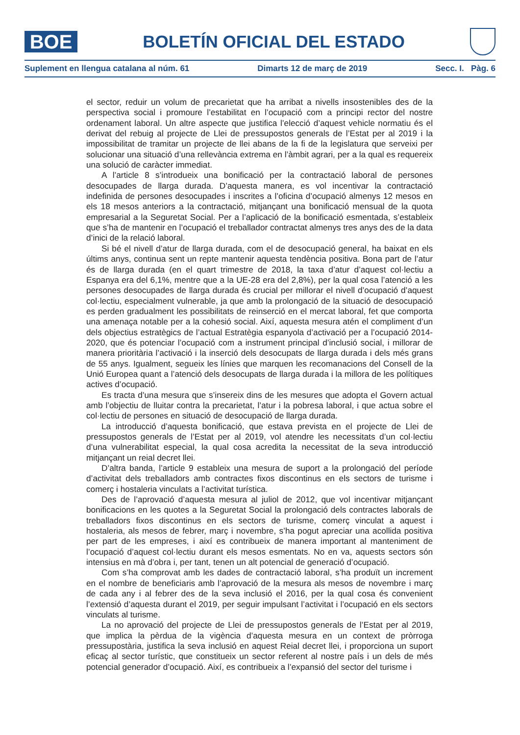BOE
BOLETÍN OFICIAL DEL ESTADO
Suplement en llengua catalana al núm. 61 Dimarts 12 de març de 2019 Secc. I. Pàg. 6
el sector, reduir un volum de precarietat que ha arribat a nivells insostenibles des de la perspectiva social i promoure l’estabilitat en l’ocupació com a principi rector del nostre ordenament laboral. Un altre aspecte que justifica l’elecció d’aquest vehicle normatiu és el derivat del rebuig al projecte de Llei de pressupostos generals de l’Estat per al 2019 i la impossibilitat de tramitar un projecte de llei abans de la fi de la legislatura que serveixi per solucionar una situació d’una rellevància extrema en l’àmbit agrari, per a la qual es requereix una solució de caràcter immediat.
A l’article 8 s’introdueix una bonificació per la contractació laboral de persones desocupades de llarga durada. D’aquesta manera, es vol incentivar la contractació indefinida de persones desocupades i inscrites a l’oficina d’ocupació almenys 12 mesos en els 18 mesos anteriors a la contractació, mitjançant una bonificació mensual de la quota empresarial a la Seguretat Social. Per a l’aplicació de la bonificació esmentada, s’estableix que s’ha de mantenir en l’ocupació el treballador contractat almenys tres anys des de la data d’inici de la relació laboral.
Si bé el nivell d’atur de llarga durada, com el de desocupació general, ha baixat en els últims anys, continua sent un repte mantenir aquesta tendència positiva. Bona part de l’atur és de llarga durada (en el quart trimestre de 2018, la taxa d’atur d’aquest col·lectiu a Espanya era del 6,1%, mentre que a la UE-28 era del 2,8%), per la qual cosa l’atenció a les persones desocupades de llarga durada és crucial per millorar el nivell d’ocupació d’aquest col·lectiu, especialment vulnerable, ja que amb la prolongació de la situació de desocupació es perden gradualment les possibilitats de reinserció en el mercat laboral, fet que comporta una amenaça notable per a la cohesió social. Així, aquesta mesura atén el compliment d’un dels objectius estratègics de l’actual Estratègia espanyola d’activació per a l’ocupació 2014-2020, que és potenciar l’ocupació com a instrument principal d’inclusió social, i millorar de manera prioritària l’activació i la inserció dels desocupats de llarga durada i dels més grans de 55 anys. Igualment, segueix les línies que marquen les recomanacions del Consell de la Unió Europea quant a l’atenció dels desocupats de llarga durada i la millora de les polítiques actives d’ocupació.
Es tracta d’una mesura que s’insereix dins de les mesures que adopta el Govern actual amb l’objectiu de lluitar contra la precarietat, l’atur i la pobresa laboral, i que actua sobre el col·lectiu de persones en situació de desocupació de llarga durada.
La introducció d’aquesta bonificació, que estava prevista en el projecte de Llei de pressupostos generals de l’Estat per al 2019, vol atendre les necessitats d’un col·lectiu d’una vulnerabilitat especial, la qual cosa acredita la necessitat de la seva introducció mitjançant un reial decret llei.
D’altra banda, l’article 9 estableix una mesura de suport a la prolongació del període d’activitat dels treballadors amb contractes fixos discontinus en els sectors de turisme i comerç i hostaleria vinculats a l’activitat turística.
Des de l’aprovació d’aquesta mesura al juliol de 2012, que vol incentivar mitjançant bonificacions en les quotes a la Seguretat Social la prolongació dels contractes laborals de treballadors fixos discontinus en els sectors de turisme, comerç vinculat a aquest i hostaleria, als mesos de febrer, març i novembre, s’ha pogut apreciar una acollida positiva per part de les empreses, i així es contribueix de manera important al manteniment de l’ocupació d’aquest col·lectiu durant els mesos esmentats. No en va, aquests sectors són intensius en mà d’obra i, per tant, tenen un alt potencial de generació d’ocupació.
Com s’ha comprovat amb les dades de contractació laboral, s’ha produït un increment en el nombre de beneficiaris amb l’aprovació de la mesura als mesos de novembre i març de cada any i al febrer des de la seva inclusió el 2016, per la qual cosa és convenient l’extensió d’aquesta durant el 2019, per seguir impulsant l’activitat i l’ocupació en els sectors vinculats al turisme.
La no aprovació del projecte de Llei de pressupostos generals de l’Estat per al 2019, que implica la pèrdua de la vigència d’aquesta mesura en un context de pròrroga pressupostària, justifica la seva inclusió en aquest Reial decret llei, i proporciona un suport eficaç al sector turístic, que constitueix un sector referent al nostre país i un dels de més potencial generador d’ocupació. Així, es contribueix a l’expansió del sector del turisme i